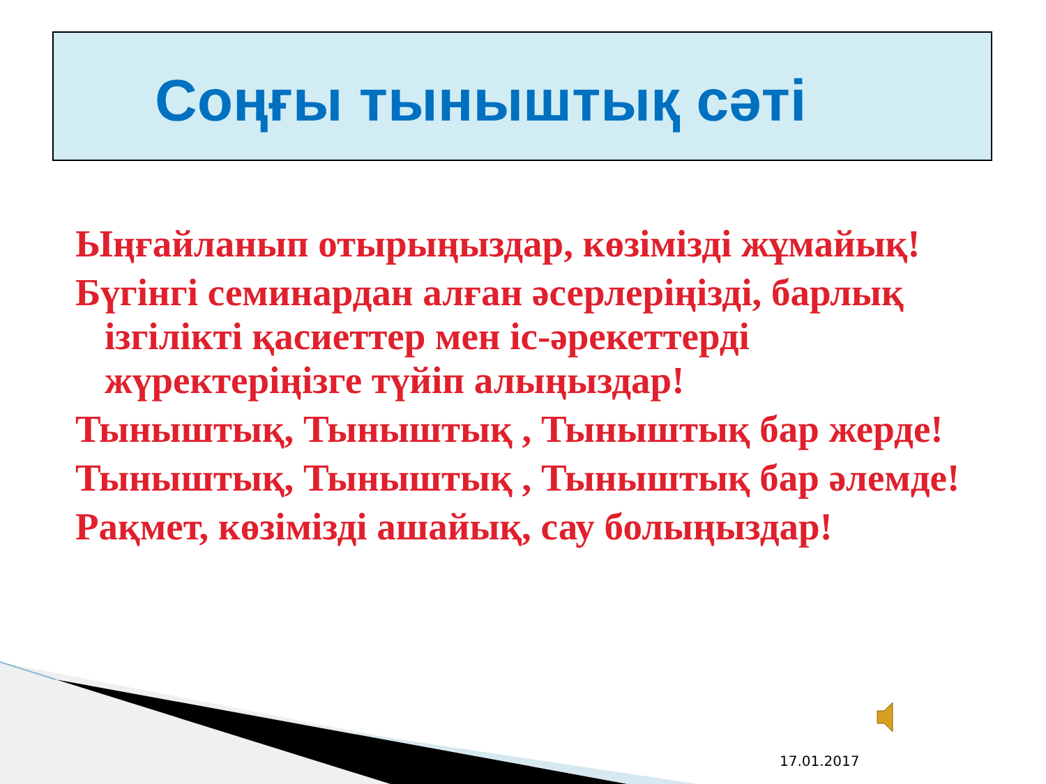Соңғы тыныштық сәті
Ыңғайланып отырыңыздар, көзімізді жұмайық!
Бүгінгі семинардан алған әсерлеріңізді, барлық ізгілікті қасиеттер мен іс-әрекеттерді жүректеріңізге түйіп алыңыздар!
Тыныштық, Тыныштық , Тыныштық бар жерде!
Тыныштық, Тыныштық , Тыныштық бар әлемде!
Рақмет, көзімізді ашайық, сау болыңыздар!
17.01.2017